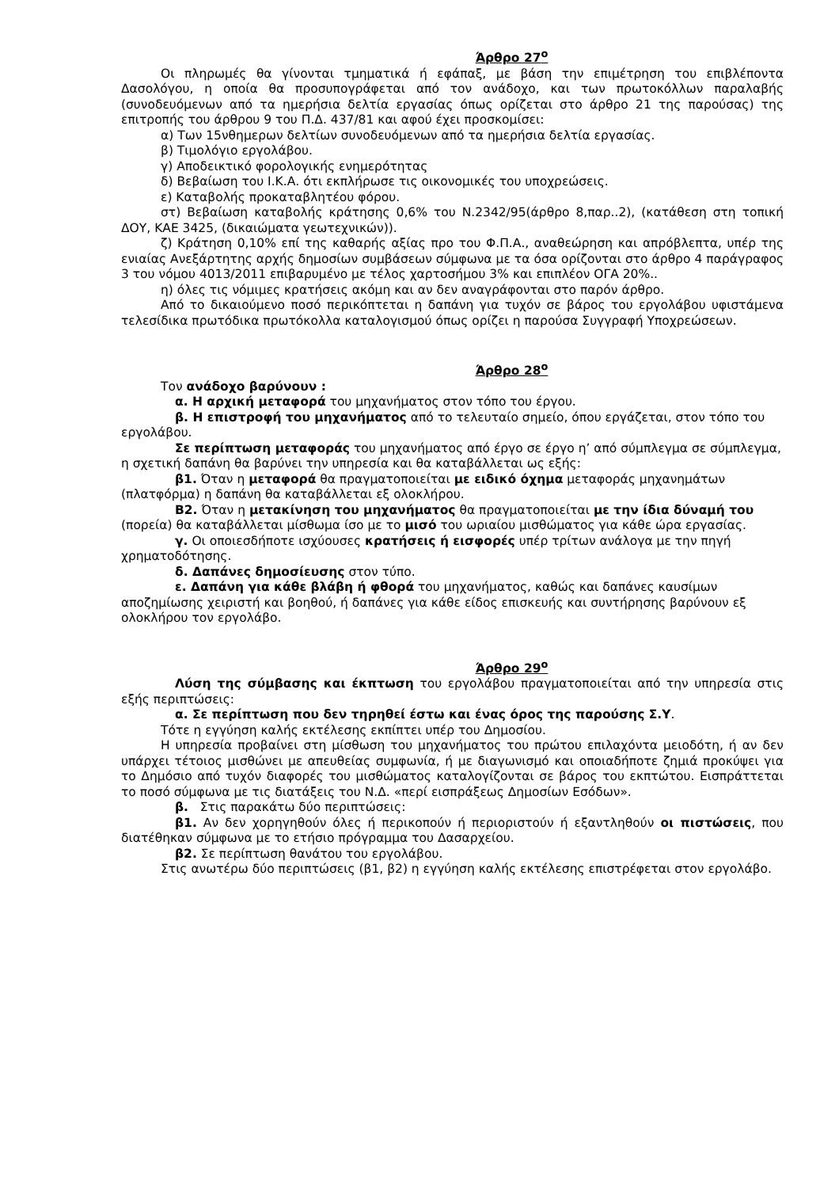Άρθρο 27<sup>ο</sup>
Οι πληρωμές θα γίνονται τμηματικά ή εφάπαξ, με βάση την επιμέτρηση του επιβλέποντα Δασολόγου, η οποία θα προσυπογράφεται από τον ανάδοχο, και των πρωτοκόλλων παραλαβής (συνοδευόμενων από τα ημερήσια δελτία εργασίας όπως ορίζεται στο άρθρο 21 της παρούσας) της επιτροπής του άρθρου 9 του Π.Δ. 437/81 και αφού έχει προσκομίσει:
α) Των 15νθημερων δελτίων συνοδευόμενων από τα ημερήσια δελτία εργασίας.
β) Τιμολόγιο εργολάβου.
γ) Αποδεικτικό φορολογικής ενημερότητας
δ) Βεβαίωση του Ι.Κ.Α. ότι εκπλήρωσε τις οικονομικές του υποχρεώσεις.
ε) Καταβολής προκαταβλητέου φόρου.
στ) Βεβαίωση καταβολής κράτησης 0,6% του Ν.2342/95(άρθρο 8,παρ..2), (κατάθεση στη τοπική ΔΟΥ, ΚΑΕ 3425, (δικαιώματα γεωτεχνικών)).
ζ) Κράτηση 0,10% επί της καθαρής αξίας προ του Φ.Π.Α., αναθεώρηση και απρόβλεπτα, υπέρ της ενιαίας Ανεξάρτητης αρχής δημοσίων συμβάσεων σύμφωνα με τα όσα ορίζονται στο άρθρο 4 παράγραφος 3 του νόμου 4013/2011 επιβαρυμένο με τέλος χαρτοσήμου 3% και επιπλέον ΟΓΑ 20%..
η) όλες τις νόμιμες κρατήσεις ακόμη και αν δεν αναγράφονται στο παρόν άρθρο.
Από το δικαιούμενο ποσό περικόπτεται η δαπάνη για τυχόν σε βάρος του εργολάβου υφιστάμενα τελεσίδικα πρωτόδικα πρωτόκολλα καταλογισμού όπως ορίζει η παρούσα Συγγραφή Υποχρεώσεων.
Άρθρο 28<sup>ο</sup>
Τον ανάδοχο βαρύνουν :
α. Η αρχική μεταφορά του μηχανήματος στον τόπο του έργου.
β. Η επιστροφή του μηχανήματος από το τελευταίο σημείο, όπου εργάζεται, στον τόπο του εργολάβου.
Σε περίπτωση μεταφοράς του μηχανήματος από έργο σε έργο η’ από σύμπλεγμα σε σύμπλεγμα, η σχετική δαπάνη θα βαρύνει την υπηρεσία και θα καταβάλλεται ως εξής:
β1. Όταν η μεταφορά θα πραγματοποιείται με ειδικό όχημα μεταφοράς μηχανημάτων (πλατφόρμα) η δαπάνη θα καταβάλλεται εξ ολοκλήρου.
Β2. Όταν η μετακίνηση του μηχανήματος θα πραγματοποιείται με την ίδια δύναμή του (πορεία) θα καταβάλλεται μίσθωμα ίσο με το μισό του ωριαίου μισθώματος για κάθε ώρα εργασίας.
γ. Οι οποιεσδήποτε ισχύουσες κρατήσεις ή εισφορές υπέρ τρίτων ανάλογα με την πηγή χρηματοδότησης.
δ. Δαπάνες δημοσίευσης στον τύπο.
ε. Δαπάνη για κάθε βλάβη ή φθορά του μηχανήματος, καθώς και δαπάνες καυσίμων αποζημίωσης χειριστή και βοηθού, ή δαπάνες για κάθε είδος επισκευής και συντήρησης βαρύνουν εξ ολοκλήρου τον εργολάβο.
Άρθρο 29<sup>ο</sup>
Λύση της σύμβασης και έκπτωση του εργολάβου πραγματοποιείται από την υπηρεσία στις εξής περιπτώσεις:
α. Σε περίπτωση που δεν τηρηθεί έστω και ένας όρος της παρούσης Σ.Υ.
Τότε η εγγύηση καλής εκτέλεσης εκπίπτει υπέρ του Δημοσίου.
Η υπηρεσία προβαίνει στη μίσθωση του μηχανήματος του πρώτου επιλαχόντα μειοδότη, ή αν δεν υπάρχει τέτοιος μισθώνει με απευθείας συμφωνία, ή με διαγωνισμό και οποιαδήποτε ζημιά προκύψει για το Δημόσιο από τυχόν διαφορές του μισθώματος καταλογίζονται σε βάρος του εκπτώτου. Εισπράττεται το ποσό σύμφωνα με τις διατάξεις του Ν.Δ. «περί εισπράξεως Δημοσίων Εσόδων».
β. Στις παρακάτω δύο περιπτώσεις:
β1. Αν δεν χορηγηθούν όλες ή περικοπούν ή περιοριστούν ή εξαντληθούν οι πιστώσεις, που διατέθηκαν σύμφωνα με το ετήσιο πρόγραμμα του Δασαρχείου.
β2. Σε περίπτωση θανάτου του εργολάβου.
Στις ανωτέρω δύο περιπτώσεις (β1, β2) η εγγύηση καλής εκτέλεσης επιστρέφεται στον εργολάβο.